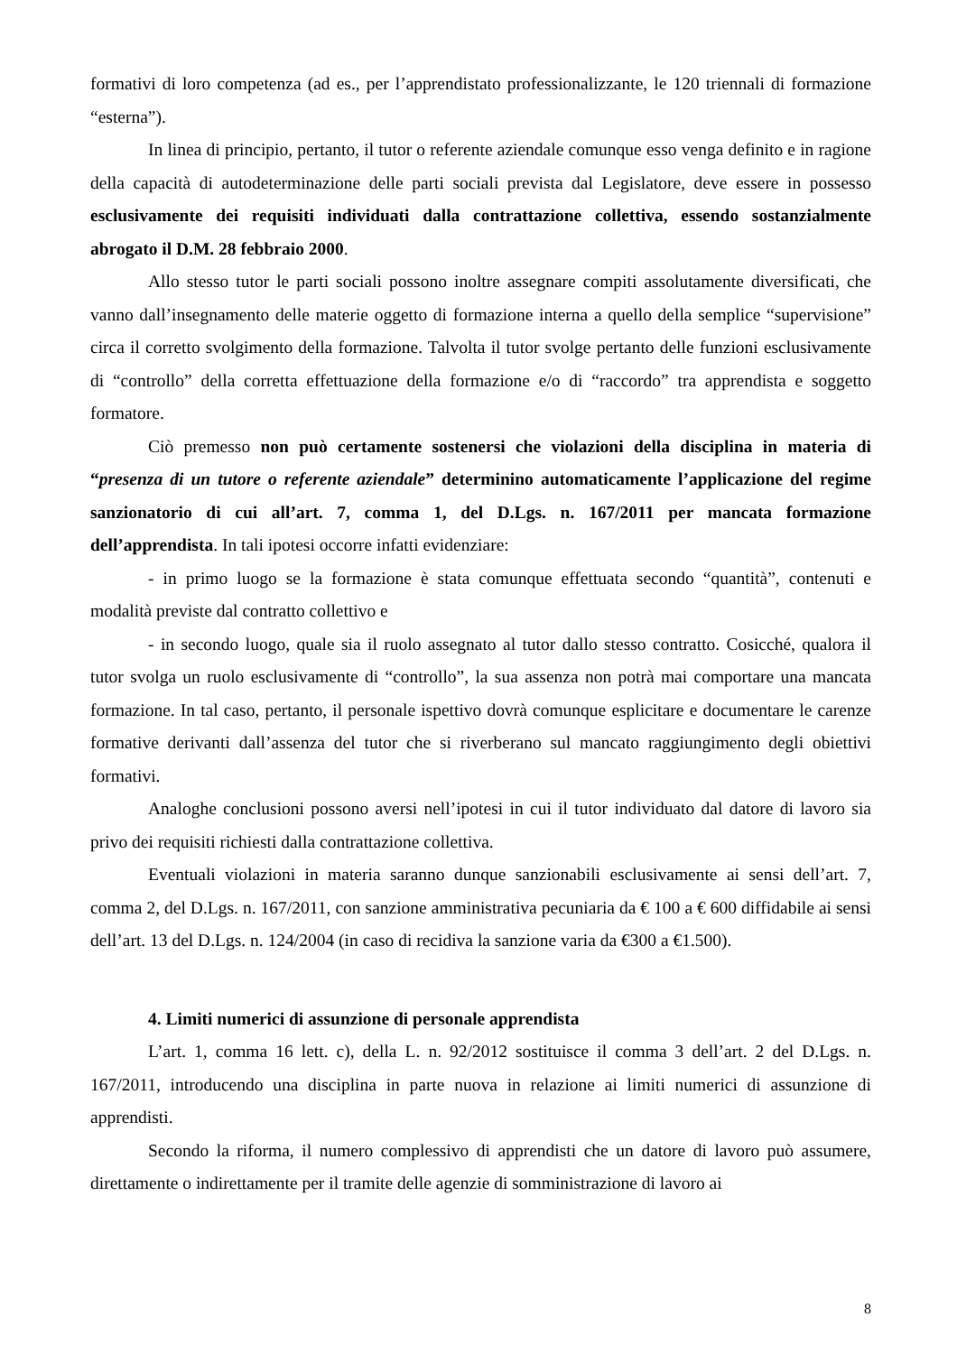formativi di loro competenza (ad es., per l’apprendistato professionalizzante, le 120 triennali di formazione “esterna”).
In linea di principio, pertanto, il tutor o referente aziendale comunque esso venga definito e in ragione della capacità di autodeterminazione delle parti sociali prevista dal Legislatore, deve essere in possesso esclusivamente dei requisiti individuati dalla contrattazione collettiva, essendo sostanzialmente abrogato il D.M. 28 febbraio 2000.
Allo stesso tutor le parti sociali possono inoltre assegnare compiti assolutamente diversificati, che vanno dall’insegnamento delle materie oggetto di formazione interna a quello della semplice “supervisione” circa il corretto svolgimento della formazione. Talvolta il tutor svolge pertanto delle funzioni esclusivamente di “controllo” della corretta effettuazione della formazione e/o di “raccordo” tra apprendista e soggetto formatore.
Ciò premesso non può certamente sostenersi che violazioni della disciplina in materia di “presenza di un tutore o referente aziendale” determinino automaticamente l’applicazione del regime sanzionatorio di cui all’art. 7, comma 1, del D.Lgs. n. 167/2011 per mancata formazione dell’apprendista. In tali ipotesi occorre infatti evidenziare:
- in primo luogo se la formazione è stata comunque effettuata secondo “quantità”, contenuti e modalità previste dal contratto collettivo e
- in secondo luogo, quale sia il ruolo assegnato al tutor dallo stesso contratto. Cosicché, qualora il tutor svolga un ruolo esclusivamente di “controllo”, la sua assenza non potrà mai comportare una mancata formazione. In tal caso, pertanto, il personale ispettivo dovrà comunque esplicitare e documentare le carenze formative derivanti dall’assenza del tutor che si riverberano sul mancato raggiungimento degli obiettivi formativi.
Analoghe conclusioni possono aversi nell’ipotesi in cui il tutor individuato dal datore di lavoro sia privo dei requisiti richiesti dalla contrattazione collettiva.
Eventuali violazioni in materia saranno dunque sanzionabili esclusivamente ai sensi dell’art. 7, comma 2, del D.Lgs. n. 167/2011, con sanzione amministrativa pecuniaria da € 100 a € 600 diffidabile ai sensi dell’art. 13 del D.Lgs. n. 124/2004 (in caso di recidiva la sanzione varia da €300 a €1.500).
4. Limiti numerici di assunzione di personale apprendista
L’art. 1, comma 16 lett. c), della L. n. 92/2012 sostituisce il comma 3 dell’art. 2 del D.Lgs. n. 167/2011, introducendo una disciplina in parte nuova in relazione ai limiti numerici di assunzione di apprendisti.
Secondo la riforma, il numero complessivo di apprendisti che un datore di lavoro può assumere, direttamente o indirettamente per il tramite delle agenzie di somministrazione di lavoro ai
8